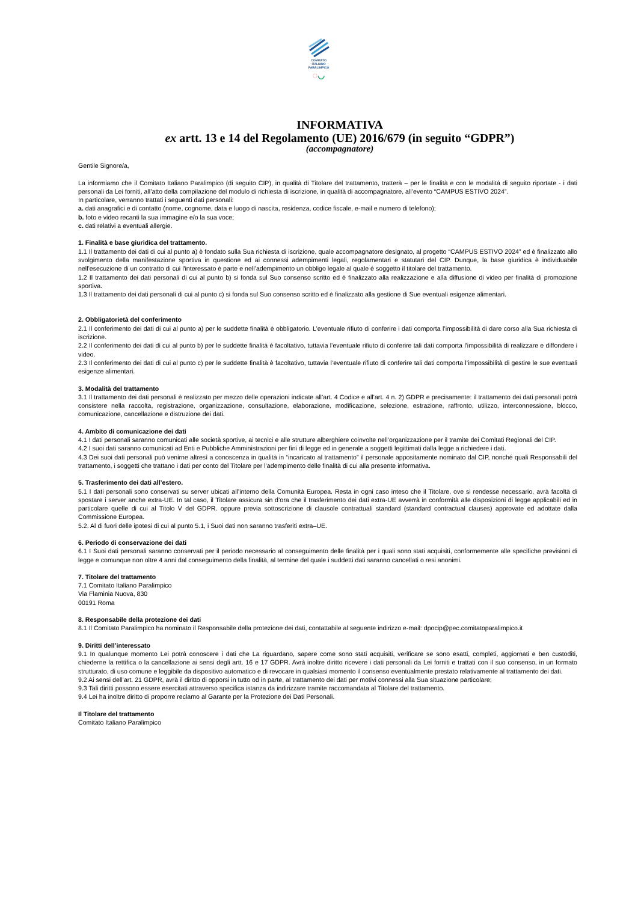COMITATO
ITALIANO
PARALIMPICO
◌◡
INFORMATIVA
ex artt. 13 e 14 del Regolamento (UE) 2016/679 (in seguito “GDPR”)
(accompagnatore)
Gentile Signore/a,
La informiamo che il Comitato Italiano Paralimpico (di seguito CIP), in qualità di Titolare del trattamento, tratterà – per le finalità e con le modalità di seguito riportate - i dati personali da Lei forniti, all’atto della compilazione del modulo di richiesta di iscrizione, in qualità di accompagnatore, all’evento “CAMPUS ESTIVO 2024”.
In particolare, verranno trattati i seguenti dati personali:
a. dati anagrafici e di contatto (nome, cognome, data e luogo di nascita, residenza, codice fiscale, e-mail e numero di telefono);
b. foto e video recanti la sua immagine e/o la sua voce;
c. dati relativi a eventuali allergie.
1. Finalità e base giuridica del trattamento.
1.1 Il trattamento dei dati di cui al punto a) è fondato sulla Sua richiesta di iscrizione, quale accompagnatore designato, al progetto “CAMPUS ESTIVO 2024” ed è finalizzato allo svolgimento della manifestazione sportiva in questione ed ai connessi adempimenti legali, regolamentari e statutari del CIP. Dunque, la base giuridica è individuabile nell’esecuzione di un contratto di cui l'interessato è parte e nell’adempimento un obbligo legale al quale è soggetto il titolare del trattamento.
1.2 Il trattamento dei dati personali di cui al punto b) si fonda sul Suo consenso scritto ed è finalizzato alla realizzazione e alla diffusione di video per finalità di promozione sportiva.
1.3 Il trattamento dei dati personali di cui al punto c) si fonda sul Suo consenso scritto ed è finalizzato alla gestione di Sue eventuali esigenze alimentari.
2. Obbligatorietà del conferimento
2.1 Il conferimento dei dati di cui al punto a) per le suddette finalità è obbligatorio. L’eventuale rifiuto di conferire i dati comporta l’impossibilità di dare corso alla Sua richiesta di iscrizione.
2.2 Il conferimento dei dati di cui al punto b) per le suddette finalità è facoltativo, tuttavia l’eventuale rifiuto di conferire tali dati comporta l’impossibilità di realizzare e diffondere i video.
2.3 Il conferimento dei dati di cui al punto c) per le suddette finalità è facoltativo, tuttavia l’eventuale rifiuto di conferire tali dati comporta l’impossibilità di gestire le sue eventuali esigenze alimentari.
3. Modalità del trattamento
3.1 Il trattamento dei dati personali è realizzato per mezzo delle operazioni indicate all’art. 4 Codice e all’art. 4 n. 2) GDPR e precisamente: il trattamento dei dati personali potrà consistere nella raccolta, registrazione, organizzazione, consultazione, elaborazione, modificazione, selezione, estrazione, raffronto, utilizzo, interconnessione, blocco, comunicazione, cancellazione e distruzione dei dati.
4. Ambito di comunicazione dei dati
4.1 I dati personali saranno comunicati alle società sportive, ai tecnici e alle strutture alberghiere coinvolte nell’organizzazione per il tramite dei Comitati Regionali del CIP.
4.2 I suoi dati saranno comunicati ad Enti e Pubbliche Amministrazioni per fini di legge ed in generale a soggetti legittimati dalla legge a richiedere i dati.
4.3 Dei suoi dati personali può venirne altresì a conoscenza in qualità in “incaricato al trattamento” il personale appositamente nominato dal CIP, nonché quali Responsabili del trattamento, i soggetti che trattano i dati per conto del Titolare per l’adempimento delle finalità di cui alla presente informativa.
5. Trasferimento dei dati all’estero.
5.1 I dati personali sono conservati su server ubicati all’interno della Comunità Europea. Resta in ogni caso inteso che il Titolare, ove si rendesse necessario, avrà facoltà di spostare i server anche extra-UE. In tal caso, il Titolare assicura sin d’ora che il trasferimento dei dati extra-UE avverrà in conformità alle disposizioni di legge applicabili ed in particolare quelle di cui al Titolo V del GDPR. oppure previa sottoscrizione di clausole contrattuali standard (standard contractual clauses) approvate ed adottate dalla Commissione Europea.
5.2. Al di fuori delle ipotesi di cui al punto 5.1, i Suoi dati non saranno trasferiti extra–UE.
6. Periodo di conservazione dei dati
6.1 I Suoi dati personali saranno conservati per il periodo necessario al conseguimento delle finalità per i quali sono stati acquisiti, conformemente alle specifiche previsioni di legge e comunque non oltre 4 anni dal conseguimento della finalità, al termine del quale i suddetti dati saranno cancellati o resi anonimi.
7. Titolare del trattamento
7.1 Comitato Italiano Paralimpico
Via Flaminia Nuova, 830
00191 Roma
8. Responsabile della protezione dei dati
8.1 Il Comitato Paralimpico ha nominato il Responsabile della protezione dei dati, contattabile al seguente indirizzo e-mail: dpocip@pec.comitatoparalimpico.it
9. Diritti dell’interessato
9.1 In qualunque momento Lei potrà conoscere i dati che La riguardano, sapere come sono stati acquisiti, verificare se sono esatti, completi, aggiornati e ben custoditi, chiederne la rettifica o la cancellazione ai sensi degli artt. 16 e 17 GDPR. Avrà inoltre diritto ricevere i dati personali da Lei forniti e trattati con il suo consenso, in un formato strutturato, di uso comune e leggibile da dispositivo automatico e di revocare in qualsiasi momento il consenso eventualmente prestato relativamente al trattamento dei dati.
9.2 Ai sensi dell’art. 21 GDPR, avrà il diritto di opporsi in tutto od in parte, al trattamento dei dati per motivi connessi alla Sua situazione particolare;
9.3 Tali diritti possono essere esercitati attraverso specifica istanza da indirizzare tramite raccomandata al Titolare del trattamento.
9.4 Lei ha inoltre diritto di proporre reclamo al Garante per la Protezione dei Dati Personali.
Il Titolare del trattamento
Comitato Italiano Paralimpico